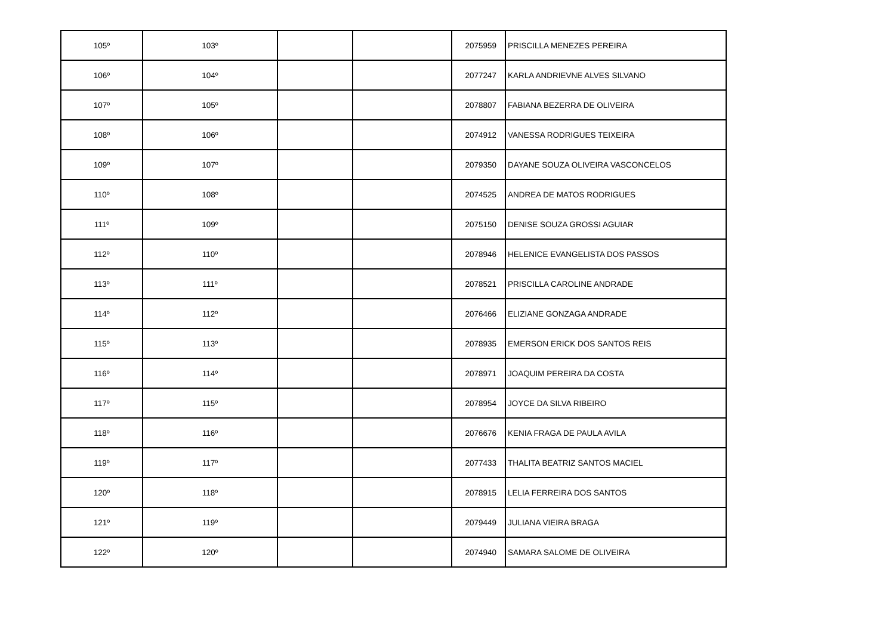| 105º | 103º | | | 2075959 | PRISCILLA MENEZES PEREIRA |
| 106º | 104º | | | 2077247 | KARLA ANDRIEVNE ALVES SILVANO |
| 107º | 105º | | | 2078807 | FABIANA BEZERRA DE OLIVEIRA |
| 108º | 106º | | | 2074912 | VANESSA RODRIGUES TEIXEIRA |
| 109º | 107º | | | 2079350 | DAYANE SOUZA OLIVEIRA VASCONCELOS |
| 110º | 108º | | | 2074525 | ANDREA DE MATOS RODRIGUES |
| 111º | 109º | | | 2075150 | DENISE SOUZA GROSSI AGUIAR |
| 112º | 110º | | | 2078946 | HELENICE EVANGELISTA DOS PASSOS |
| 113º | 111º | | | 2078521 | PRISCILLA CAROLINE ANDRADE |
| 114º | 112º | | | 2076466 | ELIZIANE GONZAGA ANDRADE |
| 115º | 113º | | | 2078935 | EMERSON ERICK DOS SANTOS REIS |
| 116º | 114º | | | 2078971 | JOAQUIM PEREIRA DA COSTA |
| 117º | 115º | | | 2078954 | JOYCE DA SILVA RIBEIRO |
| 118º | 116º | | | 2076676 | KENIA FRAGA DE PAULA AVILA |
| 119º | 117º | | | 2077433 | THALITA BEATRIZ SANTOS MACIEL |
| 120º | 118º | | | 2078915 | LELIA FERREIRA DOS SANTOS |
| 121º | 119º | | | 2079449 | JULIANA VIEIRA BRAGA |
| 122º | 120º | | | 2074940 | SAMARA SALOME DE OLIVEIRA |